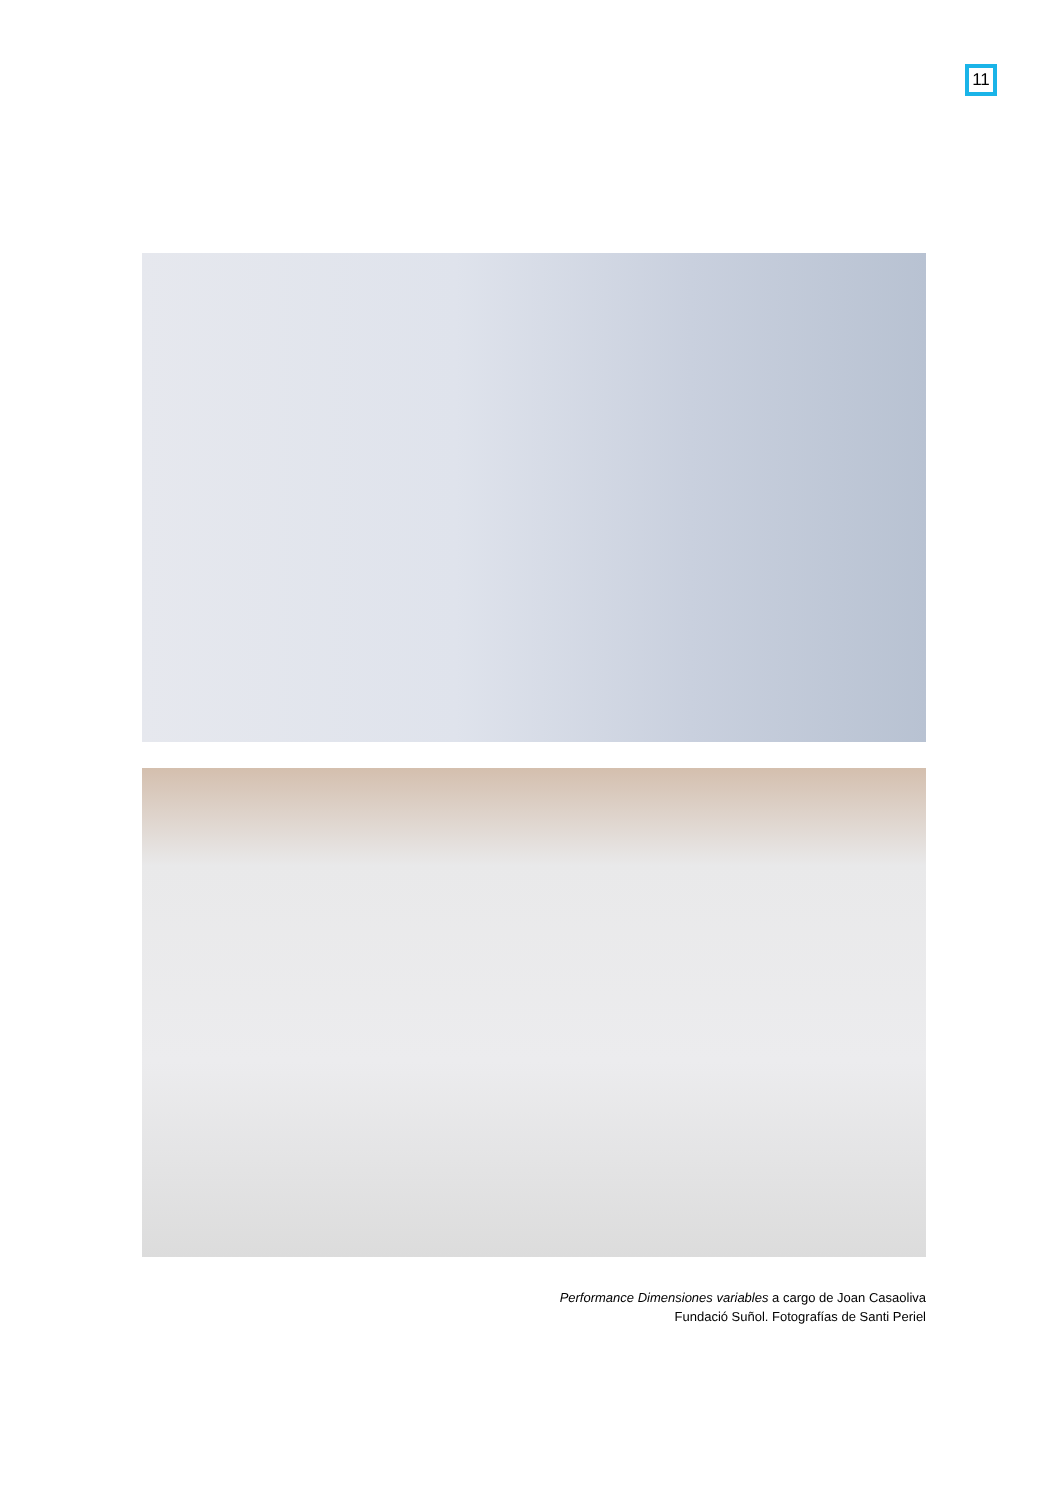11
Performance Dimensiones variables a cargo de Joan Casaoliva
Fundació Suñol. Fotografías de Santi Periel